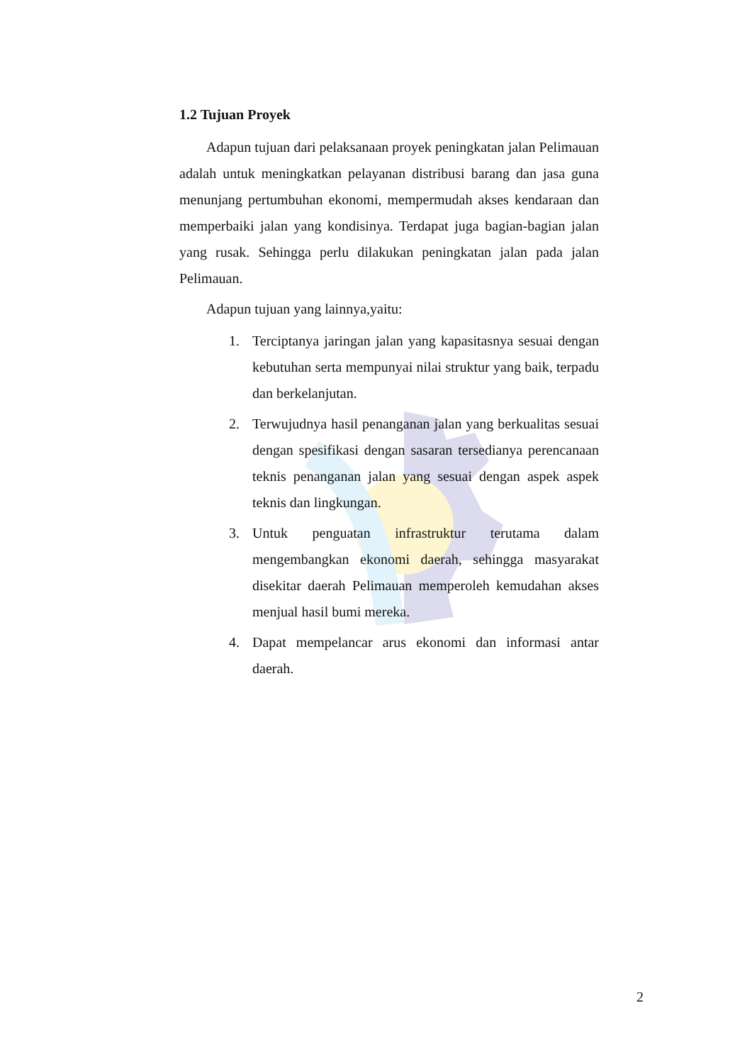1.2 Tujuan Proyek
Adapun tujuan dari pelaksanaan proyek peningkatan jalan Pelimauan adalah untuk meningkatkan pelayanan distribusi barang dan jasa guna menunjang pertumbuhan ekonomi, mempermudah akses kendaraan dan memperbaiki jalan yang kondisinya. Terdapat juga bagian-bagian jalan yang rusak. Sehingga perlu dilakukan peningkatan jalan pada jalan Pelimauan.
Adapun tujuan yang lainnya,yaitu:
1. Terciptanya jaringan jalan yang kapasitasnya sesuai dengan kebutuhan serta mempunyai nilai struktur yang baik, terpadu dan berkelanjutan.
2. Terwujudnya hasil penanganan jalan yang berkualitas sesuai dengan spesifikasi dengan sasaran tersedianya perencanaan teknis penanganan jalan yang sesuai dengan aspek aspek teknis dan lingkungan.
3. Untuk penguatan infrastruktur terutama dalam mengembangkan ekonomi daerah, sehingga masyarakat disekitar daerah Pelimauan memperoleh kemudahan akses menjual hasil bumi mereka.
4. Dapat mempelancar arus ekonomi dan informasi antar daerah.
2